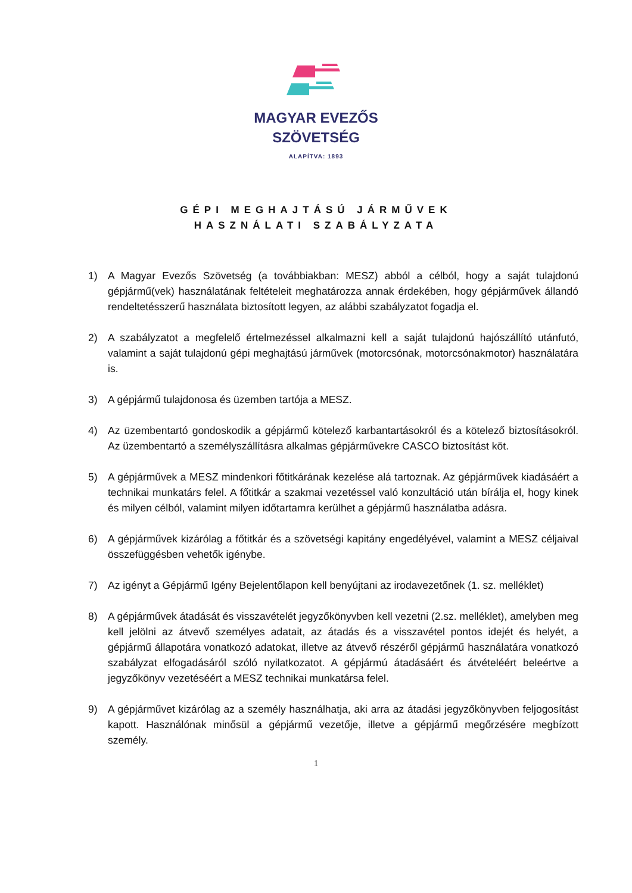MAGYAR EVEZŐS
SZÖVETSÉG
ALAPÍTVA: 1893
GÉPI MEGHAJTÁSÚ JÁRMŰVEK
HASZNÁLATI SZABÁLYZATA
1) A Magyar Evezős Szövetség (a továbbiakban: MESZ) abból a célból, hogy a saját tulajdonú gépjármű(vek) használatának feltételeit meghatározza annak érdekében, hogy gépjárművek állandó rendeltetésszerű használata biztosított legyen, az alábbi szabályzatot fogadja el.
2) A szabályzatot a megfelelő értelmezéssel alkalmazni kell a saját tulajdonú hajószállító utánfutó, valamint a saját tulajdonú gépi meghajtású járművek (motorcsónak, motorcsónakmotor) használatára is.
3) A gépjármű tulajdonosa és üzemben tartója a MESZ.
4) Az üzembentartó gondoskodik a gépjármű kötelező karbantartásokról és a kötelező biztosításokról. Az üzembentartó a személyszállításra alkalmas gépjárművekre CASCO biztosítást köt.
5) A gépjárművek a MESZ mindenkori főtitkárának kezelése alá tartoznak. Az gépjárművek kiadásáért a technikai munkatárs felel. A főtitkár a szakmai vezetéssel való konzultáció után bírálja el, hogy kinek és milyen célból, valamint milyen időtartamra kerülhet a gépjármű használatba adásra.
6) A gépjárművek kizárólag a főtitkár és a szövetségi kapitány engedélyével, valamint a MESZ céljaival összefüggésben vehetők igénybe.
7) Az igényt a Gépjármű Igény Bejelentőlapon kell benyújtani az irodavezetőnek (1. sz. melléklet)
8) A gépjárművek átadását és visszavételét jegyzőkönyvben kell vezetni (2.sz. melléklet), amelyben meg kell jelölni az átvevő személyes adatait, az átadás és a visszavétel pontos idejét és helyét, a gépjármű állapotára vonatkozó adatokat, illetve az átvevő részéről gépjármű használatára vonatkozó szabályzat elfogadásáról szóló nyilatkozatot. A gépjármú átadásáért és átvételéért beleértve a jegyzőkönyv vezetéséért a MESZ technikai munkatársa felel.
9) A gépjárművet kizárólag az a személy használhatja, aki arra az átadási jegyzőkönyvben feljogosítást kapott. Használónak minősül a gépjármű vezetője, illetve a gépjármű megőrzésére megbízott személy.
1